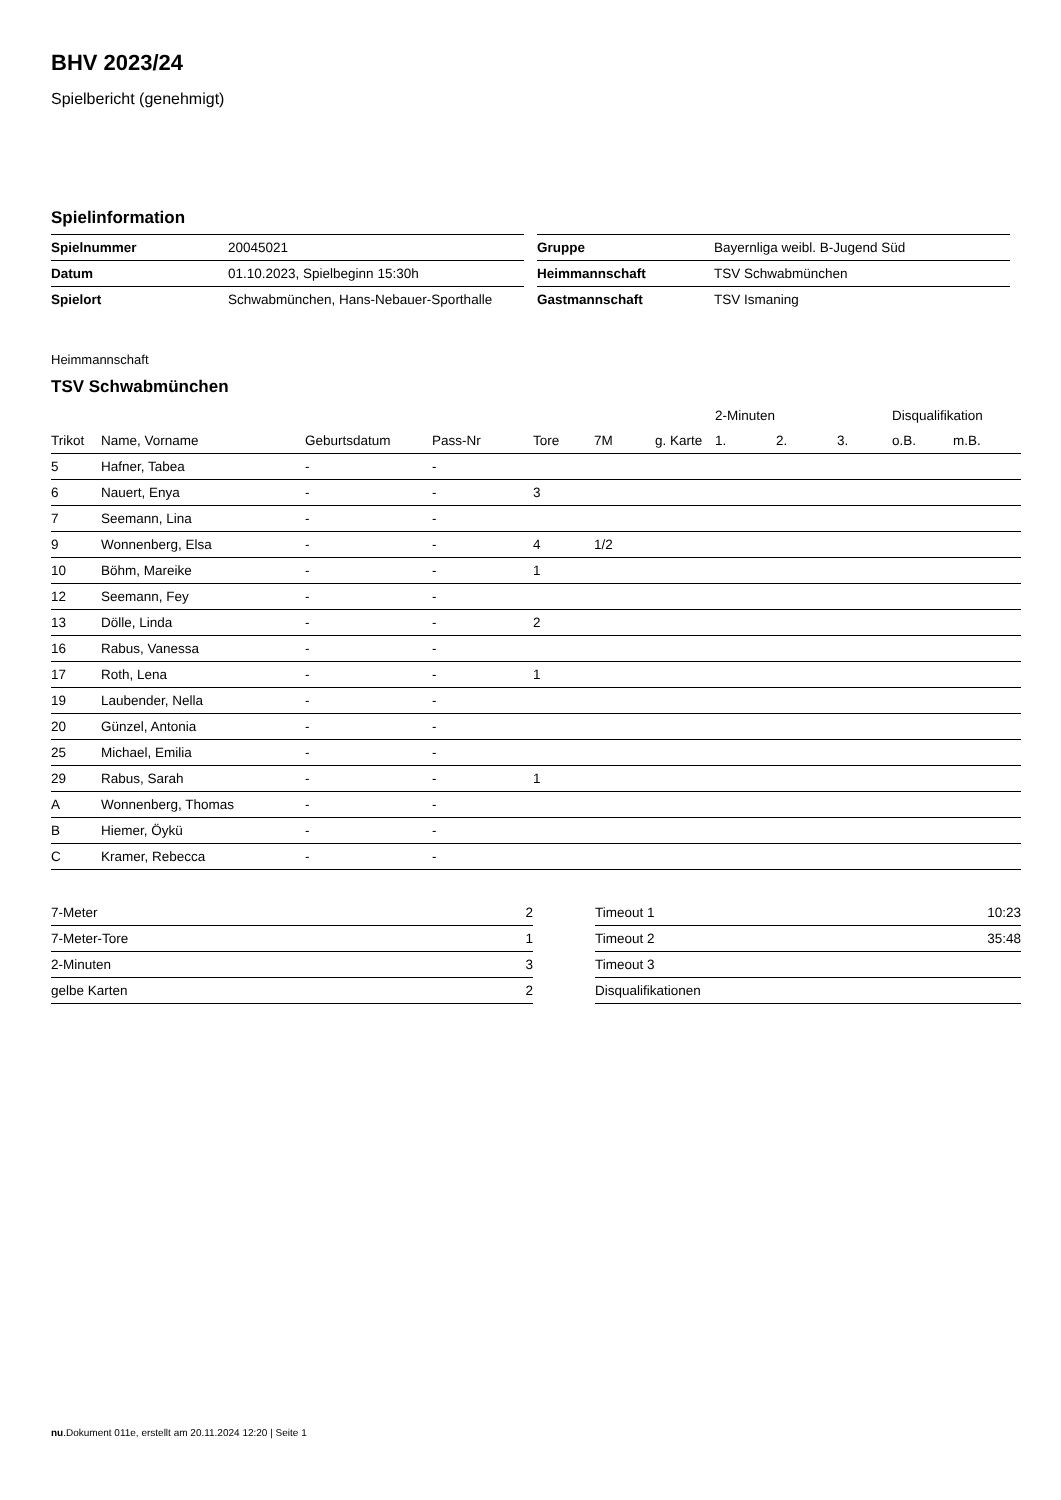BHV 2023/24
Spielbericht (genehmigt)
Spielinformation
| Spielnummer | 20045021 |
| Datum | 01.10.2023, Spielbeginn 15:30h |
| Spielort | Schwabmünchen, Hans-Nebauer-Sporthalle |
| Gruppe | Bayernliga weibl. B-Jugend Süd |
| Heimmannschaft | TSV Schwabmünchen |
| Gastmannschaft | TSV Ismaning |
Heimmannschaft
TSV Schwabmünchen
| | | | | | | | 2-Minuten | | | Disqualifikation | |
| --- | --- | --- | --- | --- | --- | --- | --- | --- | --- | --- | --- |
| Trikot | Name, Vorname | Geburtsdatum | Pass-Nr | Tore | 7M | g. Karte | 1. | 2. | 3. | o.B. | m.B. |
| 5 | Hafner, Tabea | - | - | | | | | | | | |
| 6 | Nauert, Enya | - | - | 3 | | | | | | | |
| 7 | Seemann, Lina | - | - | | | | | | | | |
| 9 | Wonnenberg, Elsa | - | - | 4 | 1/2 | | | | | | |
| 10 | Böhm, Mareike | - | - | 1 | | | | | | | |
| 12 | Seemann, Fey | - | - | | | | | | | | |
| 13 | Dölle, Linda | - | - | 2 | | | | | | | |
| 16 | Rabus, Vanessa | - | - | | | | | | | | |
| 17 | Roth, Lena | - | - | 1 | | | | | | | |
| 19 | Laubender, Nella | - | - | | | | | | | | |
| 20 | Günzel, Antonia | - | - | | | | | | | | |
| 25 | Michael, Emilia | - | - | | | | | | | | |
| 29 | Rabus, Sarah | - | - | 1 | | | | | | | |
| A | Wonnenberg, Thomas | - | - | | | | | | | | |
| B | Hiemer, Öykü | - | - | | | | | | | | |
| C | Kramer, Rebecca | - | - | | | | | | | | |
| 7-Meter | 2 |
| 7-Meter-Tore | 1 |
| 2-Minuten | 3 |
| gelbe Karten | 2 |
| Timeout 1 | 10:23 |
| Timeout 2 | 35:48 |
| Timeout 3 | |
| Disqualifikationen | |
nu.Dokument 011e, erstellt am 20.11.2024 12:20 | Seite 1